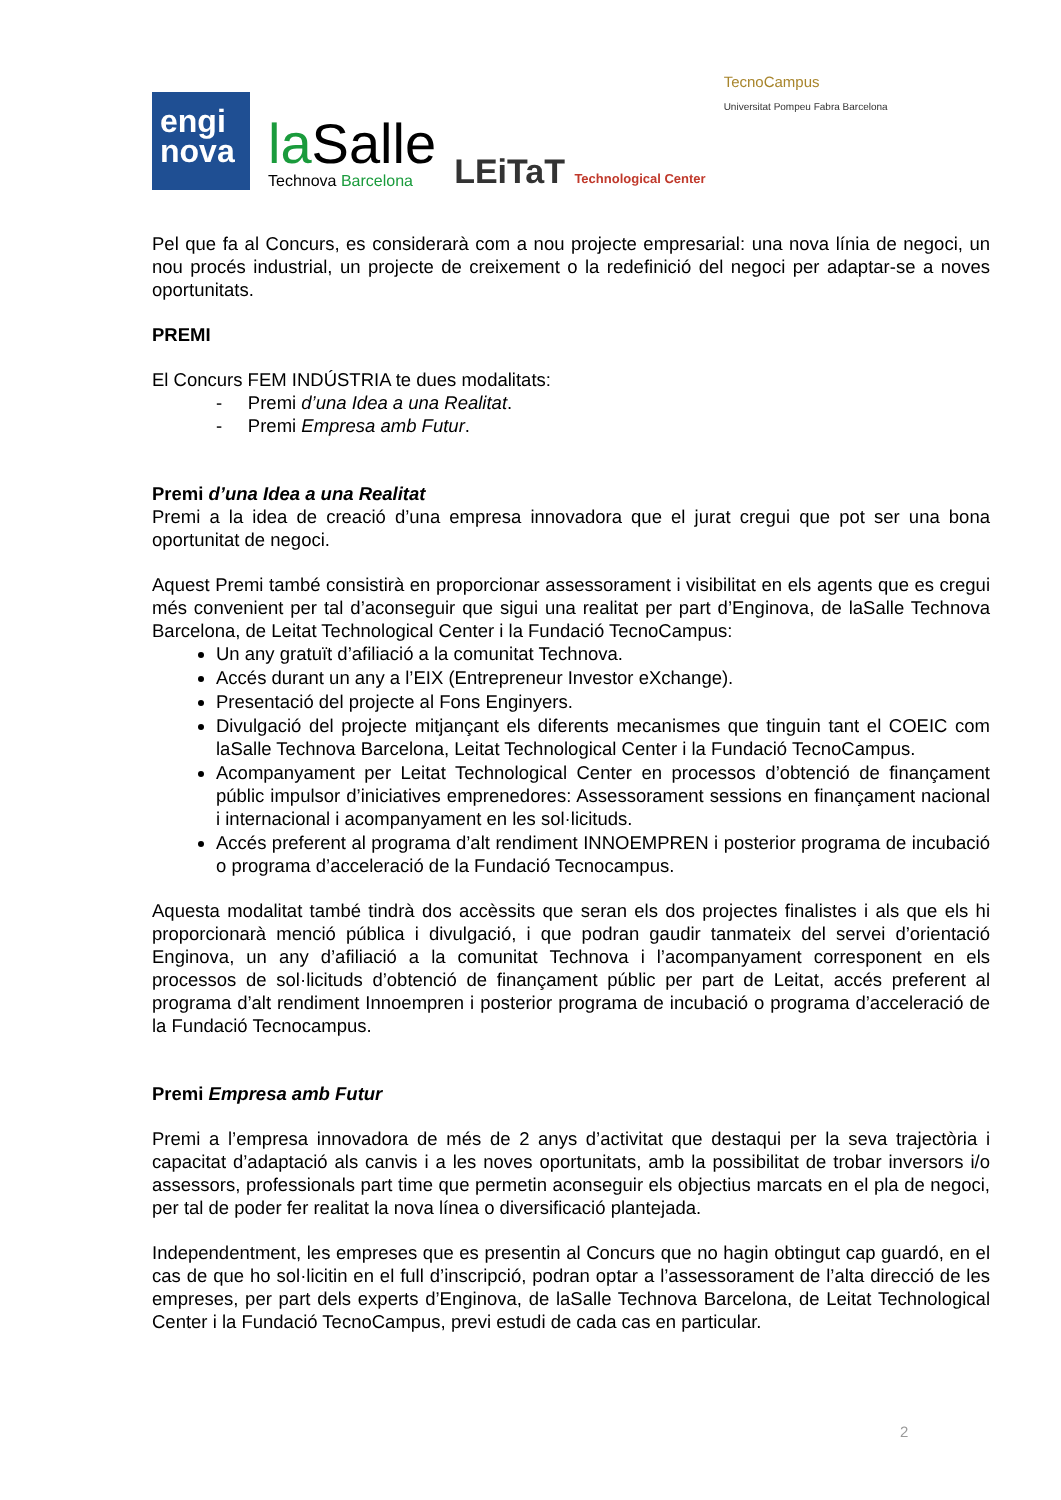engi
nova
la Salle
Technova Barcelona
LEiTaT Technological Center
TecnoCampus
Universitat Pompeu Fabra Barcelona
Pel que fa al Concurs, es considerarà com a nou projecte empresarial: una nova línia de negoci, un nou procés industrial, un projecte de creixement o la redefinició del negoci per adaptar-se a noves oportunitats.
PREMI
El Concurs FEM INDÚSTRIA te dues modalitats:
- Premi d’una Idea a una Realitat.
- Premi Empresa amb Futur.
Premi d’una Idea a una Realitat
Premi a la idea de creació d’una empresa innovadora que el jurat cregui que pot ser una bona oportunitat de negoci.
Aquest Premi també consistirà en proporcionar assessorament i visibilitat en els agents que es cregui més convenient per tal d’aconseguir que sigui una realitat per part d’Enginova, de laSalle Technova Barcelona, de Leitat Technological Center i la Fundació TecnoCampus:
Un any gratuït d’afiliació a la comunitat Technova.
Accés durant un any a l’EIX (Entrepreneur Investor eXchange).
Presentació del projecte al Fons Enginyers.
Divulgació del projecte mitjançant els diferents mecanismes que tinguin tant el COEIC com laSalle Technova Barcelona, Leitat Technological Center i la Fundació TecnoCampus.
Acompanyament per Leitat Technological Center en processos d’obtenció de finançament públic impulsor d’iniciatives emprenedores: Assessorament sessions en finançament nacional i internacional i acompanyament en les sol·licituds.
Accés preferent al programa d’alt rendiment INNOEMPREN i posterior programa de incubació o programa d’acceleració de la Fundació Tecnocampus.
Aquesta modalitat també tindrà dos accèssits que seran els dos projectes finalistes i als que els hi proporcionarà menció pública i divulgació, i que podran gaudir tanmateix del servei d’orientació Enginova, un any d’afiliació a la comunitat Technova i l’acompanyament corresponent en els processos de sol·licituds d’obtenció de finançament públic per part de Leitat, accés preferent al programa d’alt rendiment Innoempren i posterior programa de incubació o programa d’acceleració de la Fundació Tecnocampus.
Premi Empresa amb Futur
Premi a l’empresa innovadora de més de 2 anys d’activitat que destaqui per la seva trajectòria i capacitat d’adaptació als canvis i a les noves oportunitats, amb la possibilitat de trobar inversors i/o assessors, professionals part time que permetin aconseguir els objectius marcats en el pla de negoci, per tal de poder fer realitat la nova línea o diversificació plantejada.
Independentment, les empreses que es presentin al Concurs que no hagin obtingut cap guardó, en el cas de que ho sol·licitin en el full d’inscripció, podran optar a l’assessorament de l’alta direcció de les empreses, per part dels experts d’Enginova, de laSalle Technova Barcelona, de Leitat Technological Center i la Fundació TecnoCampus, previ estudi de cada cas en particular.
2